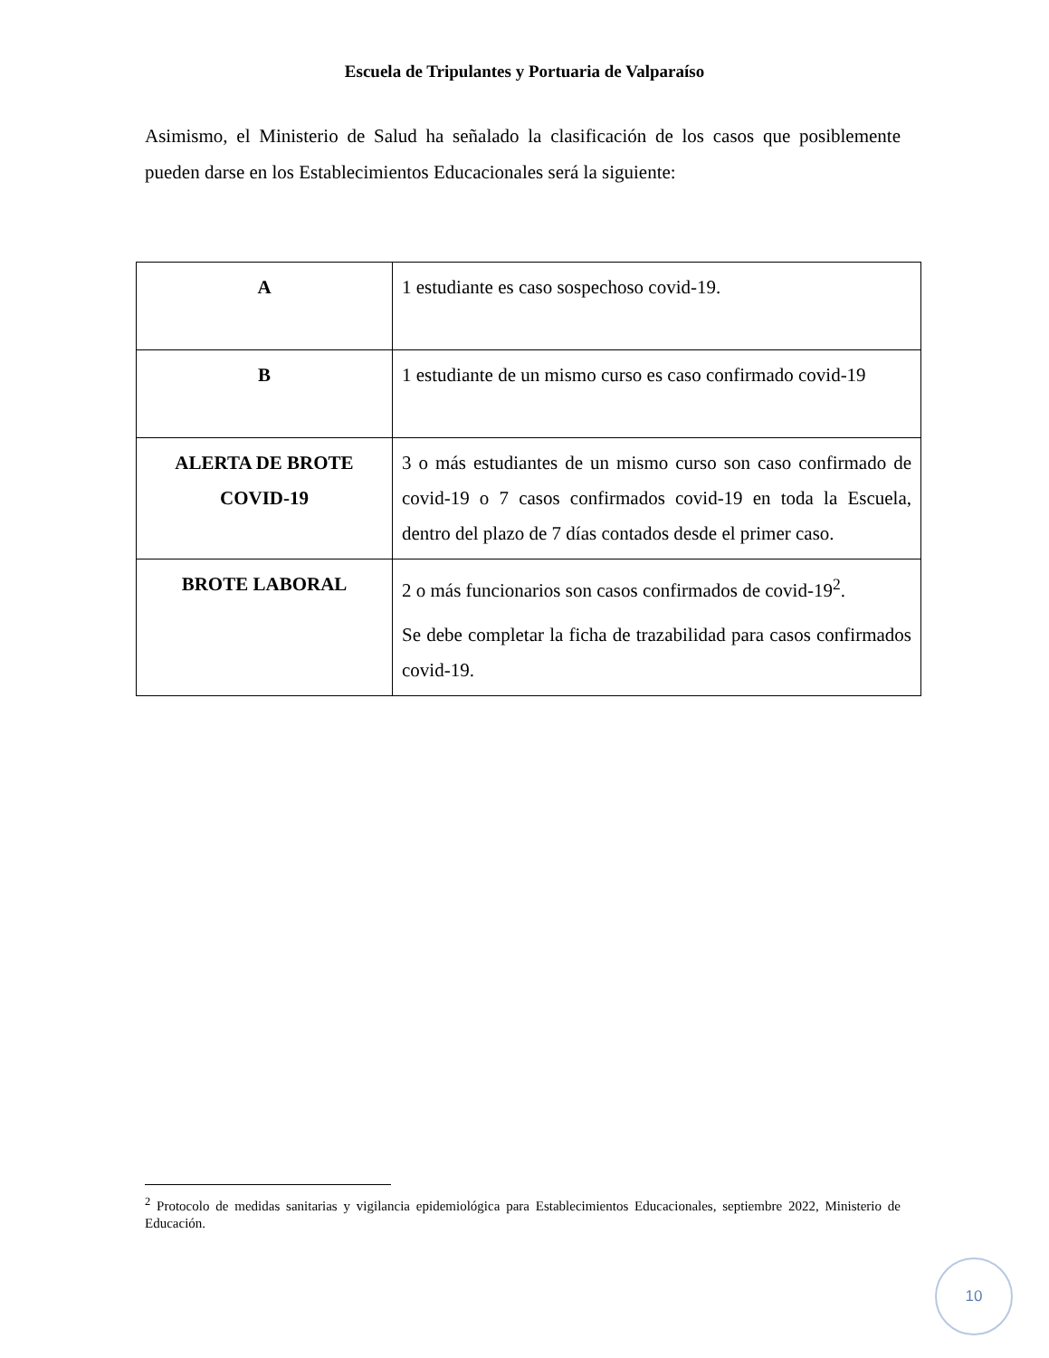Escuela de Tripulantes y Portuaria de Valparaíso
Asimismo, el Ministerio de Salud ha señalado la clasificación de los casos que posiblemente pueden darse en los Establecimientos Educacionales será la siguiente:
| A | 1 estudiante es caso sospechoso covid-19. |
| B | 1 estudiante de un mismo curso es caso confirmado covid-19 |
| ALERTA DE BROTE COVID-19 | 3 o más estudiantes de un mismo curso son caso confirmado de covid-19 o 7 casos confirmados covid-19 en toda la Escuela, dentro del plazo de 7 días contados desde el primer caso. |
| BROTE LABORAL | 2 o más funcionarios son casos confirmados de covid-19<sup>2</sup>. Se debe completar la ficha de trazabilidad para casos confirmados covid-19. |
<sup>2</sup> Protocolo de medidas sanitarias y vigilancia epidemiológica para Establecimientos Educacionales, septiembre 2022, Ministerio de Educación.
10